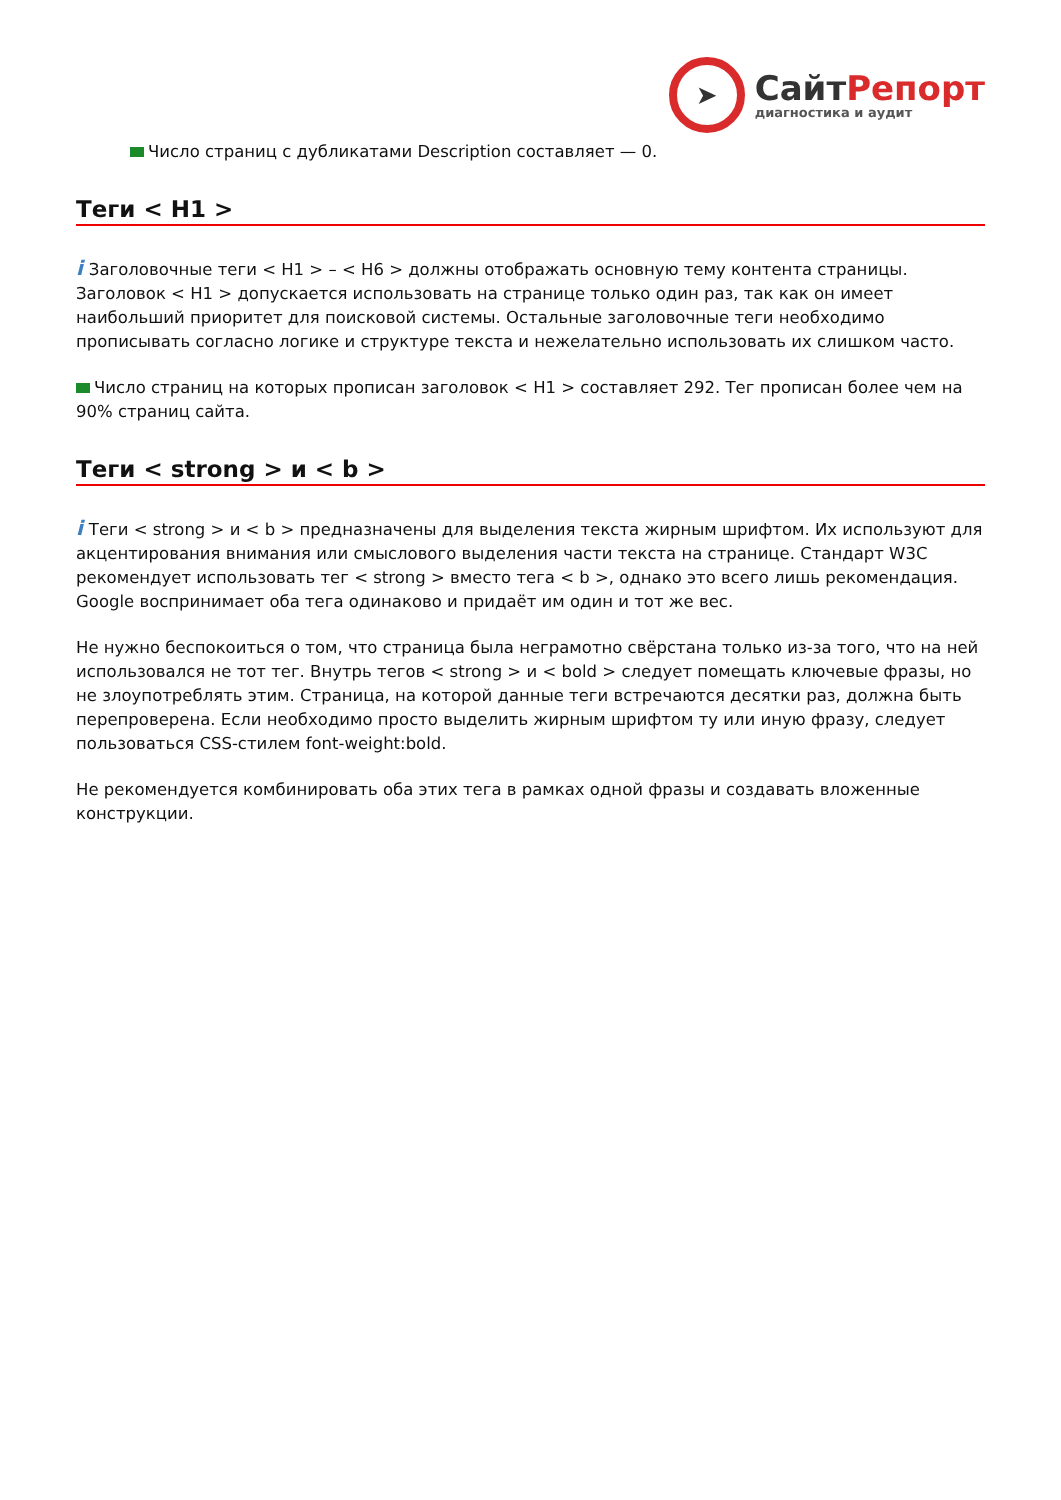➤
СайтРепорт
диагностика и аудит
Число страниц с дубликатами Description составляет — 0.
Теги < H1 >
i Заголовочные теги < H1 > – < H6 > должны отображать основную тему контента страницы. Заголовок < H1 > допускается использовать на странице только один раз, так как он имеет наибольший приоритет для поисковой системы. Остальные заголовочные теги необходимо прописывать согласно логике и структуре текста и нежелательно использовать их слишком часто.
Число страниц на которых прописан заголовок < H1 > составляет 292. Тег прописан более чем на 90% страниц сайта.
Теги < strong > и < b >
i Теги < strong > и < b > предназначены для выделения текста жирным шрифтом. Их используют для акцентирования внимания или смыслового выделения части текста на странице. Стандарт W3C рекомендует использовать тег < strong > вместо тега < b >, однако это всего лишь рекомендация. Google воспринимает оба тега одинаково и придаёт им один и тот же вес.
Не нужно беспокоиться о том, что страница была неграмотно свёрстана только из-за того, что на ней использовался не тот тег. Внутрь тегов < strong > и < bold > следует помещать ключевые фразы, но не злоупотреблять этим. Страница, на которой данные теги встречаются десятки раз, должна быть перепроверена. Если необходимо просто выделить жирным шрифтом ту или иную фразу, следует пользоваться CSS-стилем font-weight:bold.
Не рекомендуется комбинировать оба этих тега в рамках одной фразы и создавать вложенные конструкции.